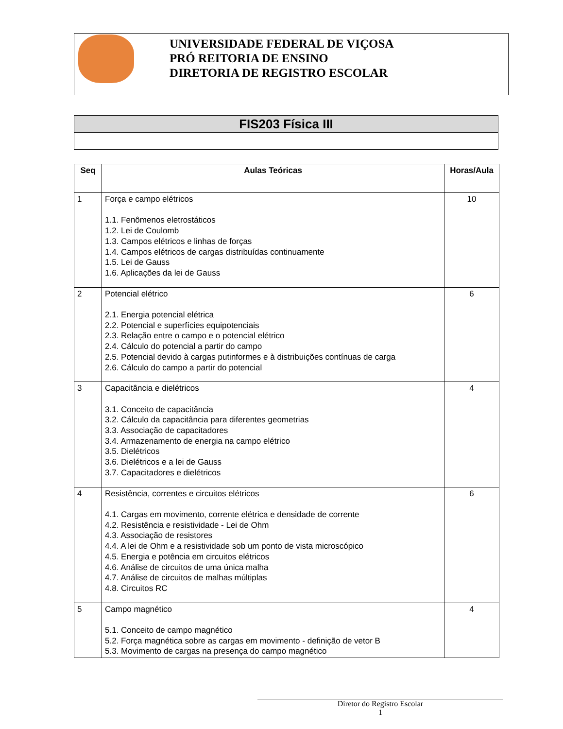UNIVERSIDADE FEDERAL DE VIÇOSA
PRÓ REITORIA DE ENSINO
DIRETORIA DE REGISTRO ESCOLAR
| FIS203 Física III |
| Seq | Aulas Teóricas | Horas/Aula |
| --- | --- | --- |
| 1 | Força e campo elétricos 1.1. Fenômenos eletrostáticos 1.2. Lei de Coulomb 1.3. Campos elétricos e linhas de forças 1.4. Campos elétricos de cargas distribuídas continuamente 1.5. Lei de Gauss 1.6. Aplicações da lei de Gauss | 10 |
| 2 | Potencial elétrico 2.1. Energia potencial elétrica 2.2. Potencial e superfícies equipotenciais 2.3. Relação entre o campo e o potencial elétrico 2.4. Cálculo do potencial a partir do campo 2.5. Potencial devido à cargas putinformes e à distribuições contínuas de carga 2.6. Cálculo do campo a partir do potencial | 6 |
| 3 | Capacitância e dielétricos 3.1. Conceito de capacitância 3.2. Cálculo da capacitância para diferentes geometrias 3.3. Associação de capacitadores 3.4. Armazenamento de energia na campo elétrico 3.5. Dielétricos 3.6. Dielétricos e a lei de Gauss 3.7. Capacitadores e dielétricos | 4 |
| 4 | Resistência, correntes e circuitos elétricos 4.1. Cargas em movimento, corrente elétrica e densidade de corrente 4.2. Resistência e resistividade - Lei de Ohm 4.3. Associação de resistores 4.4. A lei de Ohm e a resistividade sob um ponto de vista microscópico 4.5. Energia e potência em circuitos elétricos 4.6. Análise de circuitos de uma única malha 4.7. Análise de circuitos de malhas múltiplas 4.8. Circuitos RC | 6 |
| 5 | Campo magnético 5.1. Conceito de campo magnético 5.2. Força magnética sobre as cargas em movimento - definição de vetor B 5.3. Movimento de cargas na presença do campo magnético | 4 |
Diretor do Registro Escolar
1